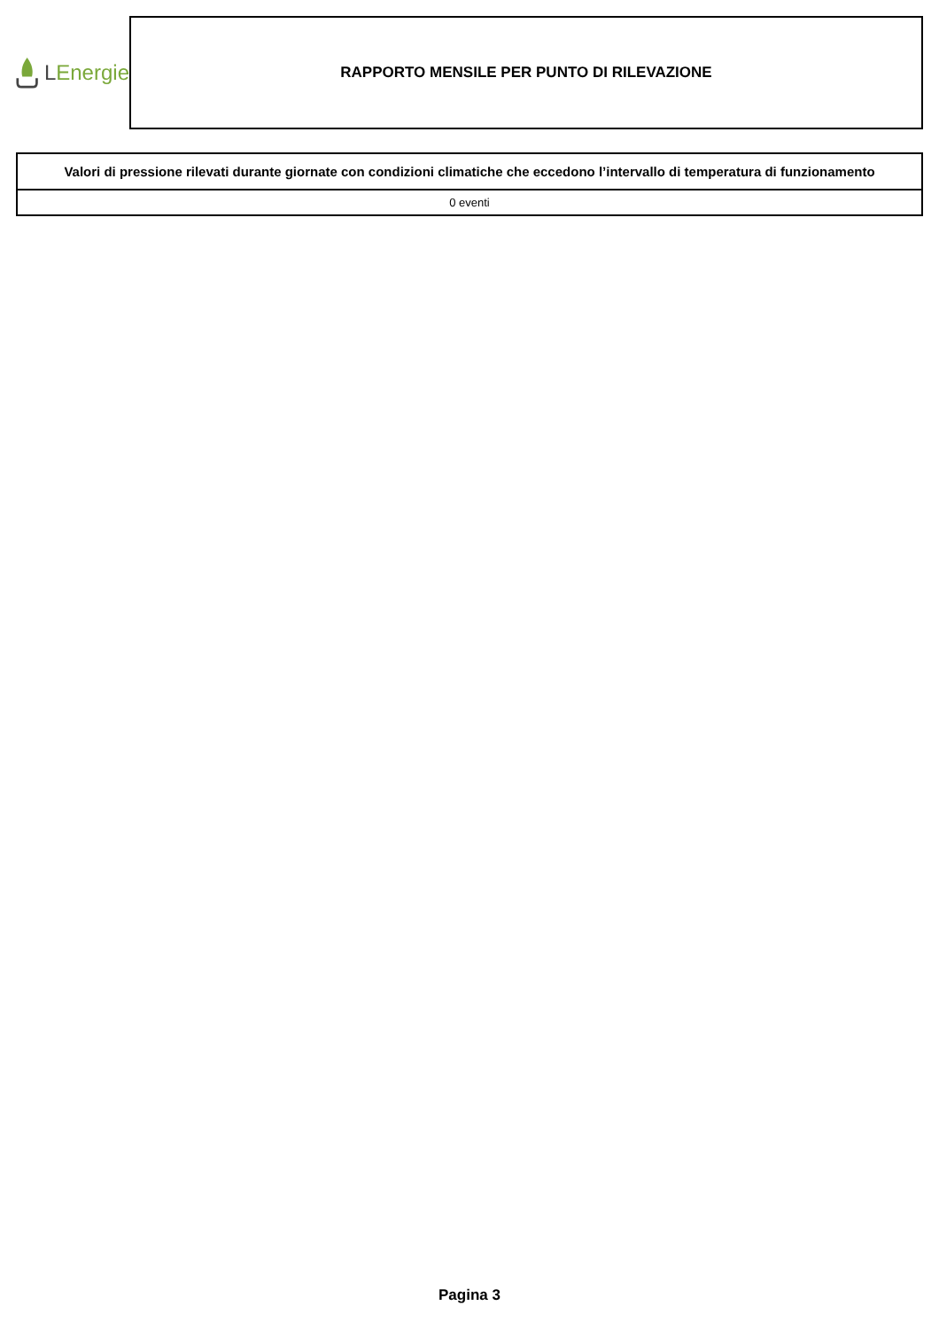L Energie
RAPPORTO MENSILE PER PUNTO DI RILEVAZIONE
| Valori di pressione rilevati durante giornate con condizioni climatiche che eccedono l’intervallo di temperatura di funzionamento |
| --- |
| 0 eventi |
Pagina 3